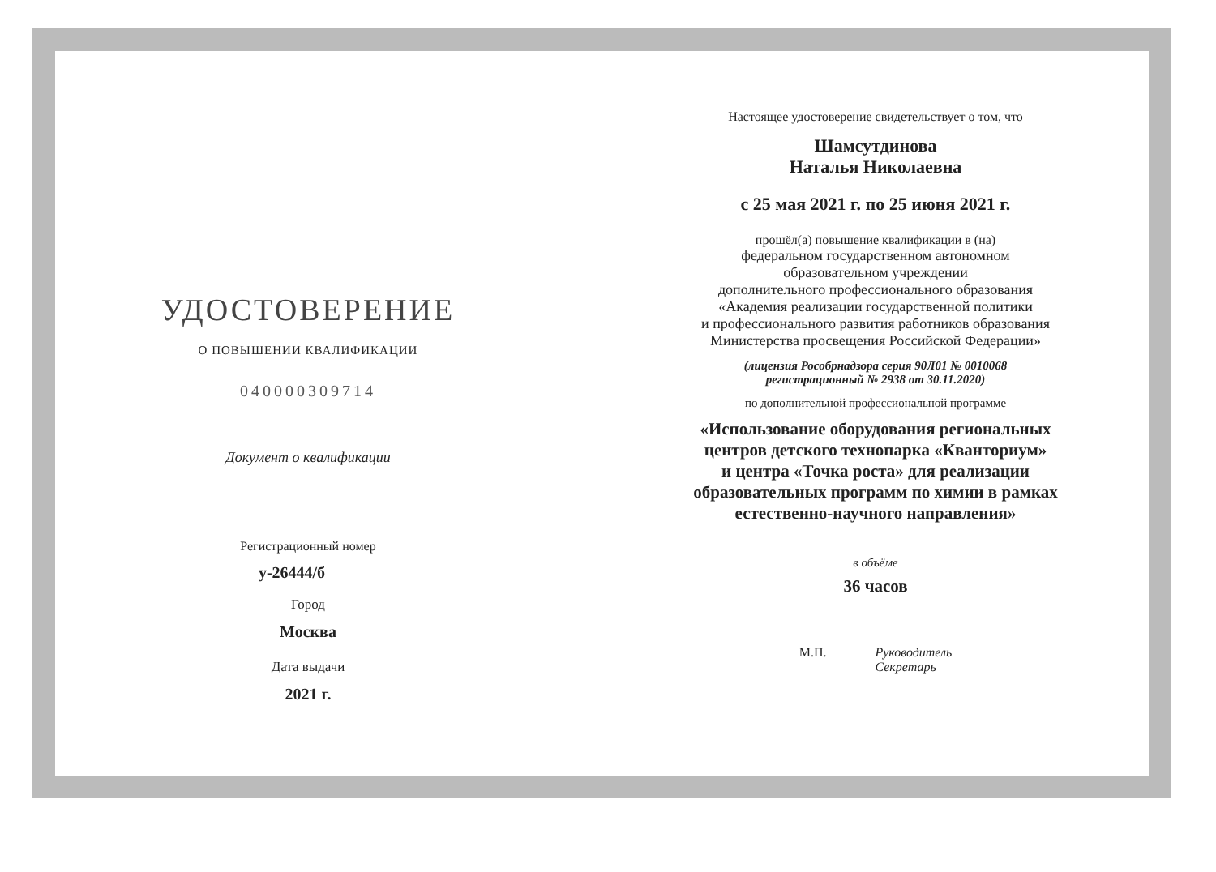УДОСТОВЕРЕНИЕ
О ПОВЫШЕНИИ КВАЛИФИКАЦИИ
040000309714
Документ о квалификации
Регистрационный номер
у-26444/б
Город
Москва
Дата выдачи
2021 г.
Настоящее удостоверение свидетельствует о том, что
Шамсутдинова
Наталья Николаевна
с 25 мая 2021 г. по 25 июня 2021 г.
прошёл(а) повышение квалификации в (на)
федеральном государственном автономном
образовательном учреждении
дополнительного профессионального образования
«Академия реализации государственной политики
и профессионального развития работников образования
Министерства просвещения Российской Федерации»
(лицензия Рособрнадзора серия 90Л01 № 0010068
регистрационный № 2938 от 30.11.2020)
по дополнительной профессиональной программе
«Использование оборудования региональных
центров детского технопарка «Кванториум»
и центра «Точка роста» для реализации
образовательных программ по химии в рамках
естественно-научного направления»
в объёме
36 часов
М.П. Руководитель
Секретарь